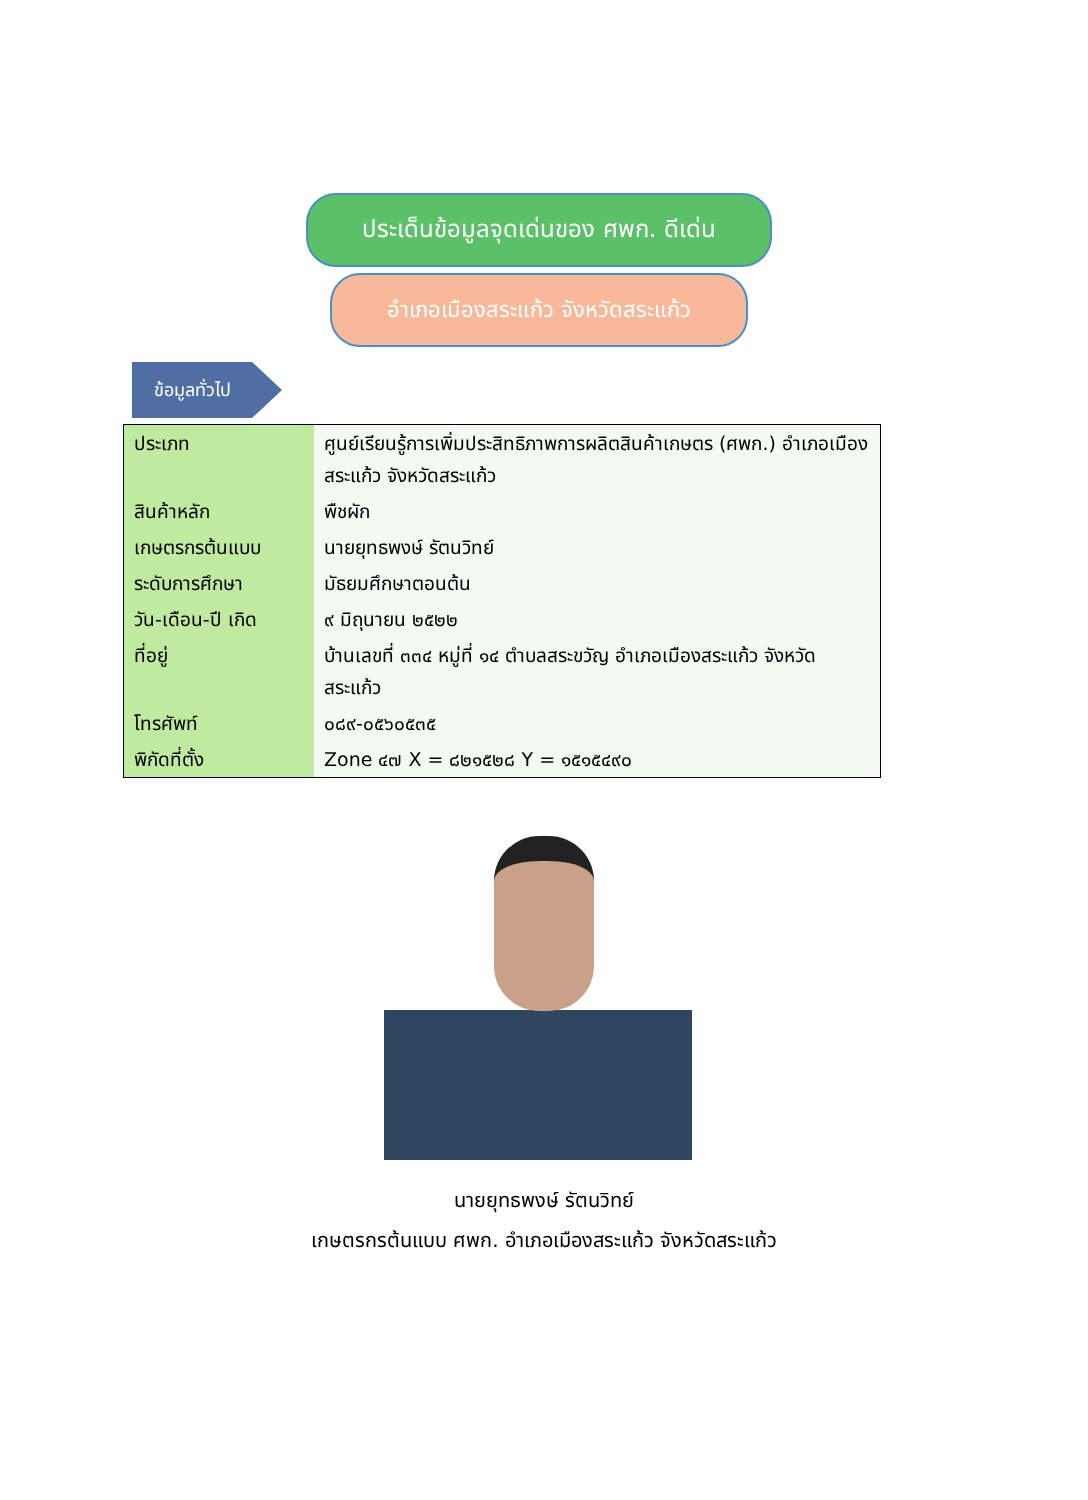ประเด็นข้อมูลจุดเด่นของ ศพก. ดีเด่น
อำเภอเมืองสระแก้ว จังหวัดสระแก้ว
ข้อมูลทั่วไป
| ประเภท | ศูนย์เรียนรู้การเพิ่มประสิทธิภาพการผลิตสินค้าเกษตร (ศพก.) อำเภอเมืองสระแก้ว จังหวัดสระแก้ว |
| สินค้าหลัก | พืชผัก |
| เกษตรกรต้นแบบ | นายยุทธพงษ์ รัตนวิทย์ |
| ระดับการศึกษา | มัธยมศึกษาตอนต้น |
| วัน-เดือน-ปี เกิด | ๙ มิถุนายน ๒๕๒๒ |
| ที่อยู่ | บ้านเลขที่ ๓๓๔ หมู่ที่ ๑๔ ตำบลสระขวัญ อำเภอเมืองสระแก้ว จังหวัดสระแก้ว |
| โทรศัพท์ | ๐๘๙-๐๕๖๐๕๓๕ |
| พิกัดที่ตั้ง | Zone ๔๗ X = ๘๒๑๕๒๘ Y = ๑๕๑๕๔๙๐ |
นายยุทธพงษ์ รัตนวิทย์
เกษตรกรต้นแบบ ศพก. อำเภอเมืองสระแก้ว จังหวัดสระแก้ว